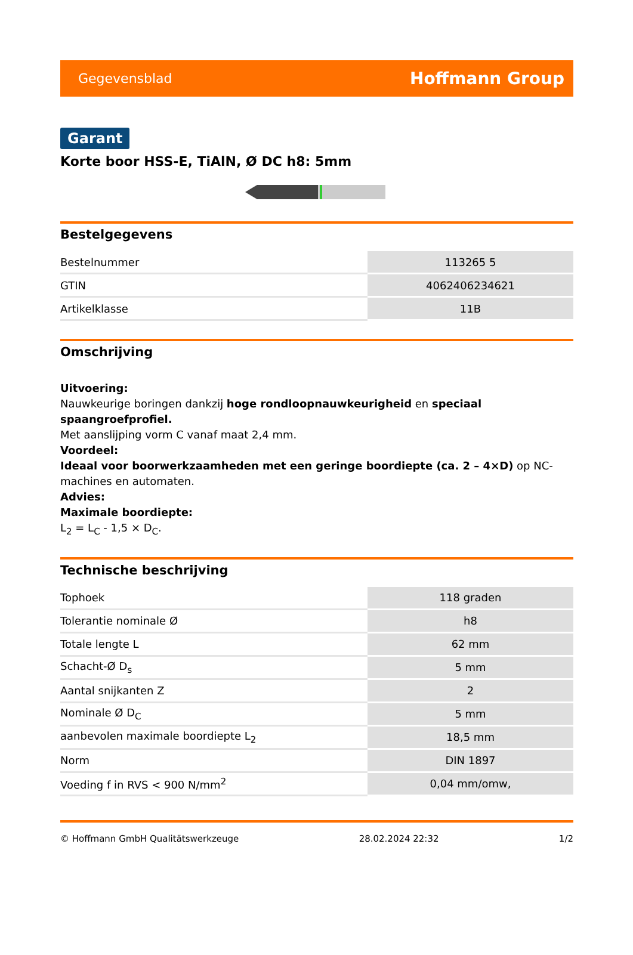Gegevensblad Hoffmann Group
Garant
Korte boor HSS-E, TiAlN, Ø DC h8: 5mm
Bestelgegevens
| Bestelnummer | 113265 5 |
| GTIN | 4062406234621 |
| Artikelklasse | 11B |
Omschrijving
Uitvoering:
Nauwkeurige boringen dankzij hoge rondloopnauwkeurigheid en speciaal spaangroefprofiel.
Met aanslijping vorm C vanaf maat 2,4 mm.
Voordeel:
Ideaal voor boorwerkzaamheden met een geringe boordiepte (ca. 2 – 4×D) op NC-machines en automaten.
Advies:
Maximale boordiepte:
L<sub>2</sub> = L<sub>C</sub> - 1,5 × D<sub>C</sub>.
Technische beschrijving
| Tophoek | 118 graden |
| Tolerantie nominale Ø | h8 |
| Totale lengte L | 62 mm |
| Schacht-Ø D<sub>s</sub> | 5 mm |
| Aantal snijkanten Z | 2 |
| Nominale Ø D<sub>C</sub> | 5 mm |
| aanbevolen maximale boordiepte L<sub>2</sub> | 18,5 mm |
| Norm | DIN 1897 |
| Voeding f in RVS < 900 N/mm<sup>2</sup> | 0,04 mm/omw, |
© Hoffmann GmbH Qualitätswerkzeuge 28.02.2024 22:32 1/2